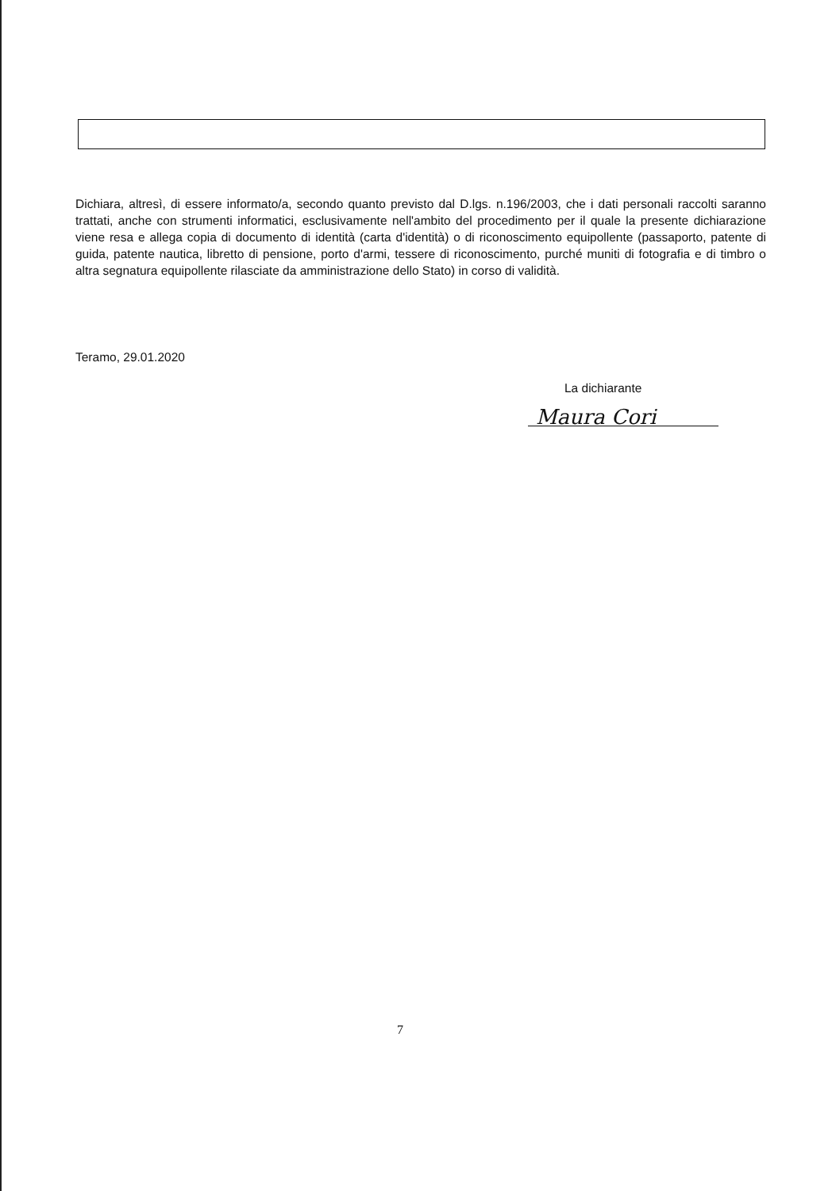Dichiara, altresì, di essere informato/a, secondo quanto previsto dal D.lgs. n.196/2003, che i dati personali raccolti saranno trattati, anche con strumenti informatici, esclusivamente nell'ambito del procedimento per il quale la presente dichiarazione viene resa e allega copia di documento di identità (carta d'identità) o di riconoscimento equipollente (passaporto, patente di guida, patente nautica, libretto di pensione, porto d'armi, tessere di riconoscimento, purché muniti di fotografia e di timbro o altra segnatura equipollente rilasciate da amministrazione dello Stato) in corso di validità.
Teramo, 29.01.2020
La dichiarante
Maura Cori
7